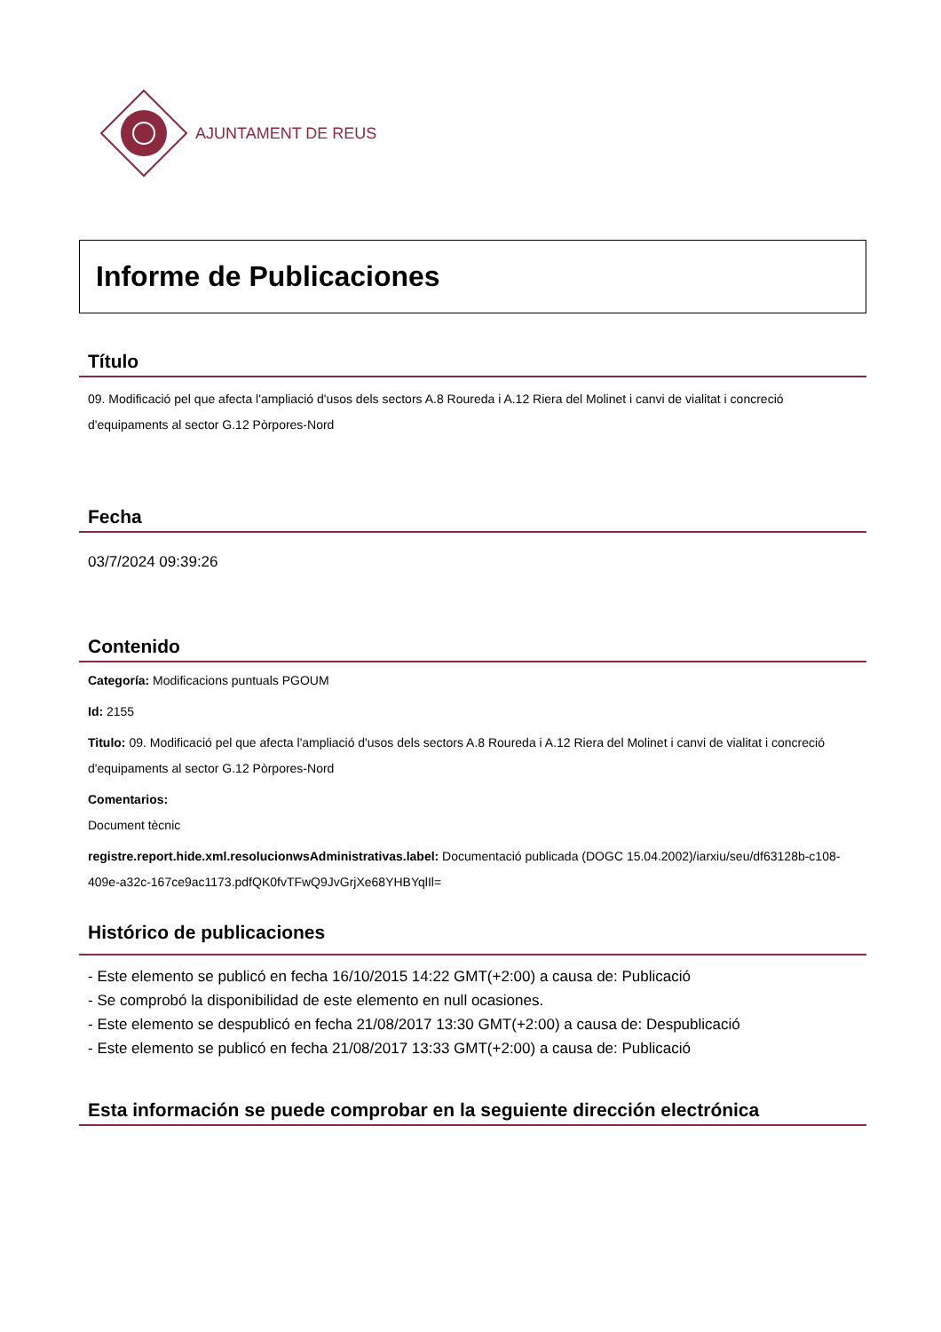AJUNTAMENT DE REUS
Informe de Publicaciones
Título
09. Modificació pel que afecta l'ampliació d'usos dels sectors A.8 Roureda i A.12 Riera del Molinet i canvi de vialitat i concreció d'equipaments al sector G.12 Pòrpores-Nord
Fecha
03/7/2024 09:39:26
Contenido
Categoría: Modificacions puntuals PGOUM
Id: 2155
Titulo: 09. Modificació pel que afecta l'ampliació d'usos dels sectors A.8 Roureda i A.12 Riera del Molinet i canvi de vialitat i concreció d'equipaments al sector G.12 Pòrpores-Nord
Comentarios:
Document tècnic
registre.report.hide.xml.resolucionwsAdministrativas.label: Documentació publicada (DOGC 15.04.2002)/iarxiu/seu/df63128b-c108-409e-a32c-167ce9ac1173.pdfQK0fvTFwQ9JvGrjXe68YHBYqlIl=
Histórico de publicaciones
- Este elemento se publicó en fecha 16/10/2015 14:22 GMT(+2:00) a causa de: Publicació
- Se comprobó la disponibilidad de este elemento en null ocasiones.
- Este elemento se despublicó en fecha 21/08/2017 13:30 GMT(+2:00) a causa de: Despublicació
- Este elemento se publicó en fecha 21/08/2017 13:33 GMT(+2:00) a causa de: Publicació
Esta información se puede comprobar en la seguiente dirección electrónica